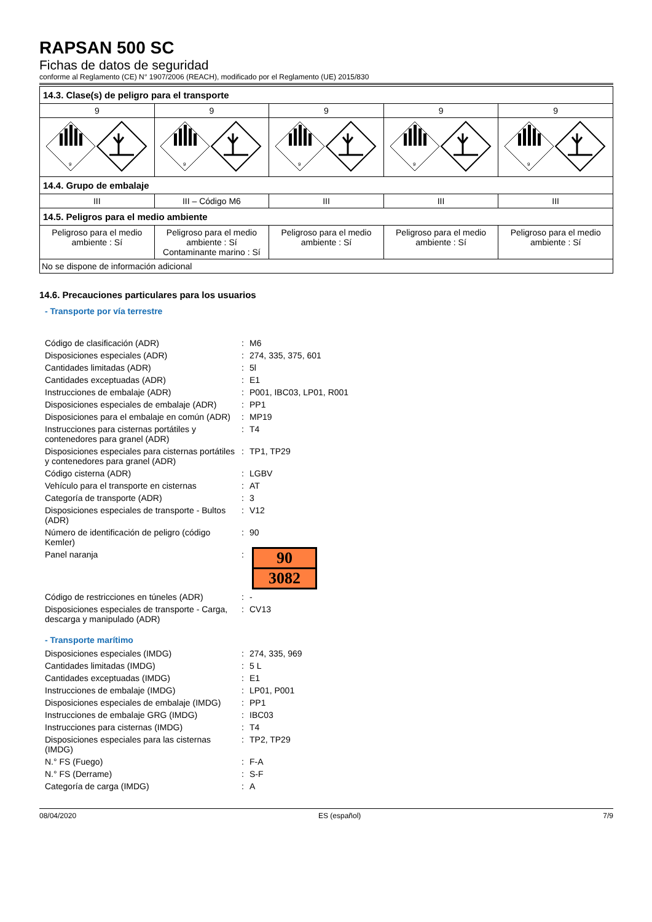RAPSAN 500 SC
Fichas de datos de seguridad
conforme al Reglamento (CE) N° 1907/2006 (REACH), modificado por el Reglamento (UE) 2015/830
| 14.3. Clase(s) de peligro para el transporte | | | | |
| --- | --- | --- | --- | --- |
| 9 | 9 | 9 | 9 | 9 |
| 9 | 9 | 9 | 9 | 9 |
| 14.4. Grupo de embalaje | | | | |
| III | III – Código M6 | III | III | III |
| 14.5. Peligros para el medio ambiente | | | | |
| Peligroso para el medio ambiente : Sí | Peligroso para el medio ambiente : Sí Contaminante marino : Sí | Peligroso para el medio ambiente : Sí | Peligroso para el medio ambiente : Sí | Peligroso para el medio ambiente : Sí |
| No se dispone de información adicional | | | | |
14.6. Precauciones particulares para los usuarios
- Transporte por vía terrestre
| Código de clasificación (ADR) | : | M6 |
| Disposiciones especiales (ADR) | : | 274, 335, 375, 601 |
| Cantidades limitadas (ADR) | : | 5l |
| Cantidades exceptuadas (ADR) | : | E1 |
| Instrucciones de embalaje (ADR) | : | P001, IBC03, LP01, R001 |
| Disposiciones especiales de embalaje (ADR) | : | PP1 |
| Disposiciones para el embalaje en común (ADR) | : | MP19 |
| Instrucciones para cisternas portátiles y contenedores para granel (ADR) | : | T4 |
| Disposiciones especiales para cisternas portátiles y contenedores para granel (ADR) | : | TP1, TP29 |
| Código cisterna (ADR) | : | LGBV |
| Vehículo para el transporte en cisternas | : | AT |
| Categoría de transporte (ADR) | : | 3 |
| Disposiciones especiales de transporte - Bultos (ADR) | : | V12 |
| Número de identificación de peligro (código Kemler) | : | 90 |
| Panel naranja | : | 90 3082 |
| Código de restricciones en túneles (ADR) | : | - |
| Disposiciones especiales de transporte - Carga, descarga y manipulado (ADR) | : | CV13 |
- Transporte marítimo
| Disposiciones especiales (IMDG) | : | 274, 335, 969 |
| Cantidades limitadas (IMDG) | : | 5 L |
| Cantidades exceptuadas (IMDG) | : | E1 |
| Instrucciones de embalaje (IMDG) | : | LP01, P001 |
| Disposiciones especiales de embalaje (IMDG) | : | PP1 |
| Instrucciones de embalaje GRG (IMDG) | : | IBC03 |
| Instrucciones para cisternas (IMDG) | : | T4 |
| Disposiciones especiales para las cisternas (IMDG) | : | TP2, TP29 |
| N.° FS (Fuego) | : | F-A |
| N.° FS (Derrame) | : | S-F |
| Categoría de carga (IMDG) | : | A |
08/04/2020 ES (español) 7/9